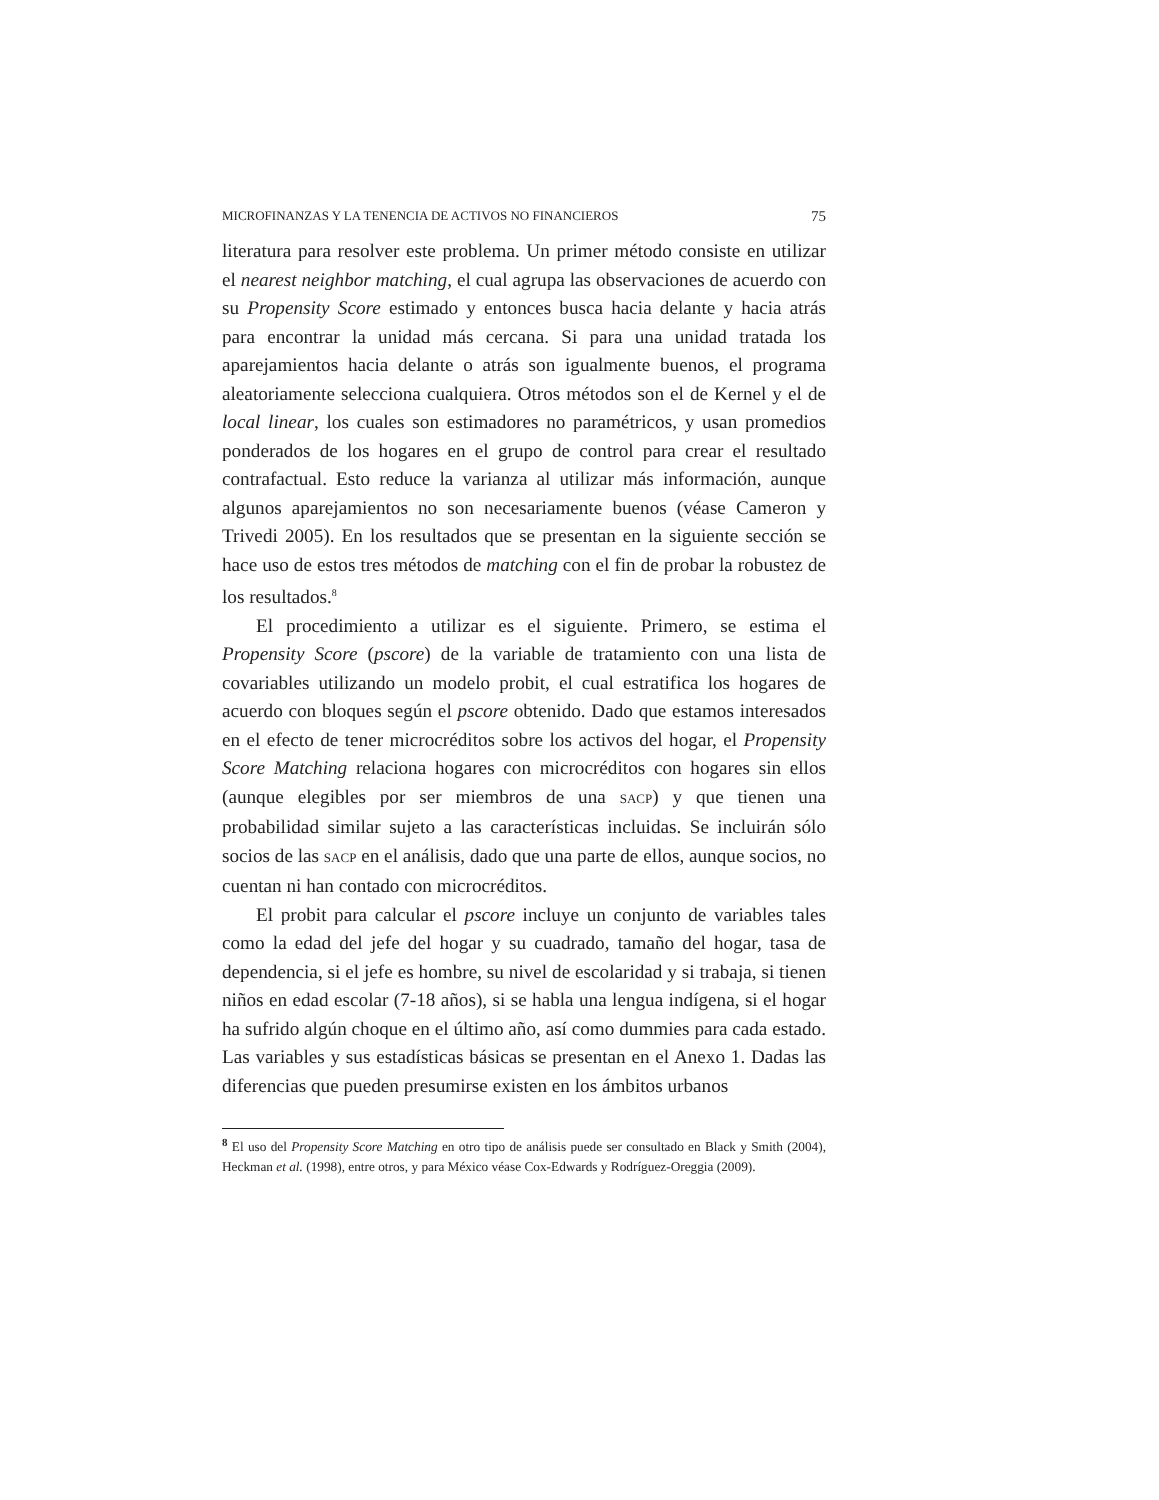MICROFINANZAS Y LA TENENCIA DE ACTIVOS NO FINANCIEROS 75
literatura para resolver este problema. Un primer método consiste en utilizar el nearest neighbor matching, el cual agrupa las observaciones de acuerdo con su Propensity Score estimado y entonces busca hacia delante y hacia atrás para encontrar la unidad más cercana. Si para una unidad tratada los aparejamientos hacia delante o atrás son igualmente buenos, el programa aleatoriamente selecciona cualquiera. Otros métodos son el de Kernel y el de local linear, los cuales son estimadores no paramétricos, y usan promedios ponderados de los hogares en el grupo de control para crear el resultado contrafactual. Esto reduce la varianza al utilizar más información, aunque algunos aparejamientos no son necesariamente buenos (véase Cameron y Trivedi 2005). En los resultados que se presentan en la siguiente sección se hace uso de estos tres métodos de matching con el fin de probar la robustez de los resultados.<sup>8</sup>
El procedimiento a utilizar es el siguiente. Primero, se estima el Propensity Score (pscore) de la variable de tratamiento con una lista de covariables utilizando un modelo probit, el cual estratifica los hogares de acuerdo con bloques según el pscore obtenido. Dado que estamos interesados en el efecto de tener microcréditos sobre los activos del hogar, el Propensity Score Matching relaciona hogares con microcréditos con hogares sin ellos (aunque elegibles por ser miembros de una SACP) y que tienen una probabilidad similar sujeto a las características incluidas. Se incluirán sólo socios de las SACP en el análisis, dado que una parte de ellos, aunque socios, no cuentan ni han contado con microcréditos.
El probit para calcular el pscore incluye un conjunto de variables tales como la edad del jefe del hogar y su cuadrado, tamaño del hogar, tasa de dependencia, si el jefe es hombre, su nivel de escolaridad y si trabaja, si tienen niños en edad escolar (7-18 años), si se habla una lengua indígena, si el hogar ha sufrido algún choque en el último año, así como dummies para cada estado. Las variables y sus estadísticas básicas se presentan en el Anexo 1. Dadas las diferencias que pueden presumirse existen en los ámbitos urbanos
<sup>8</sup> El uso del Propensity Score Matching en otro tipo de análisis puede ser consultado en Black y Smith (2004), Heckman et al. (1998), entre otros, y para México véase Cox-Edwards y Rodríguez-Oreggia (2009).